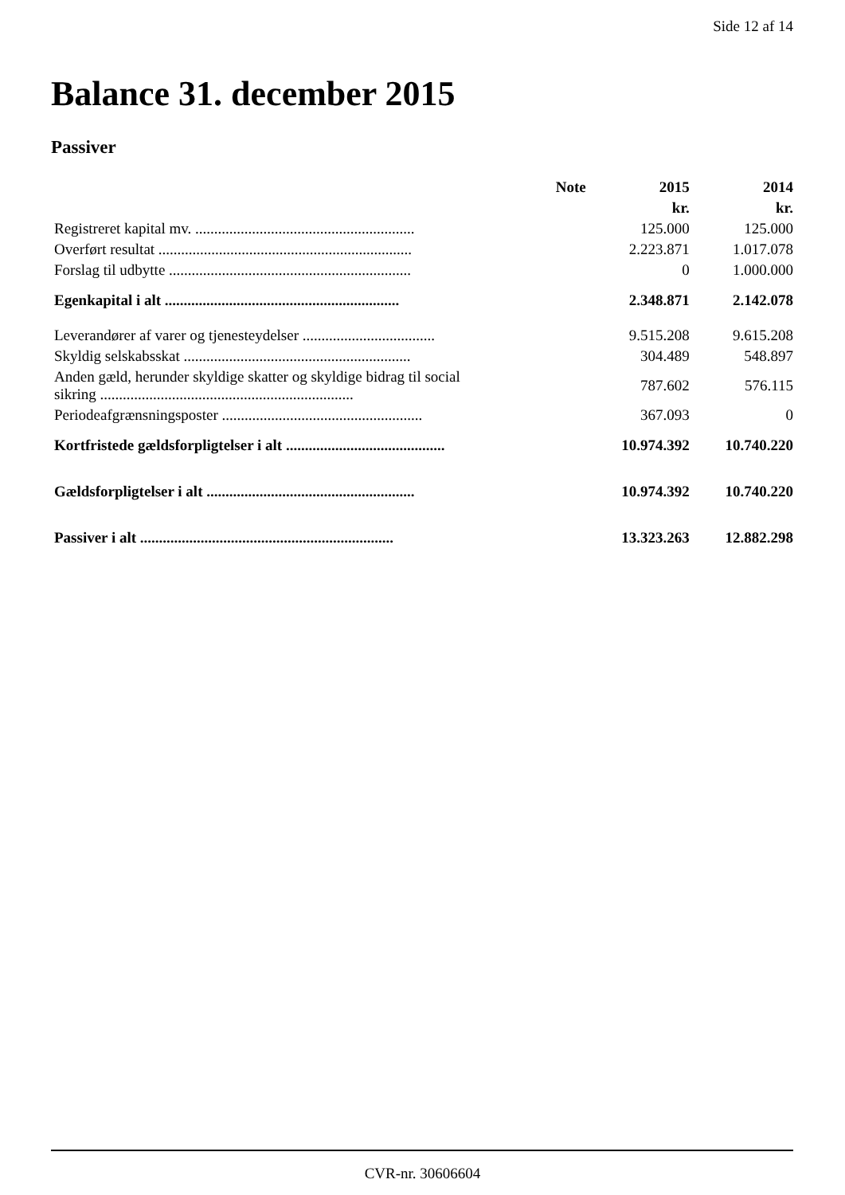Side 12 af 14
Balance 31. december 2015
Passiver
| | Note | 2015 | 2014 |
| --- | --- | --- | --- |
| | | kr. | kr. |
| Registreret kapital mv. .......................................................... | | 125.000 | 125.000 |
| Overført resultat ................................................................... | | 2.223.871 | 1.017.078 |
| Forslag til udbytte ................................................................ | | 0 | 1.000.000 |
| Egenkapital i alt .............................................................. | | 2.348.871 | 2.142.078 |
| Leverandører af varer og tjenesteydelser ................................... | | 9.515.208 | 9.615.208 |
| Skyldig selskabsskat ............................................................ | | 304.489 | 548.897 |
| Anden gæld, herunder skyldige skatter og skyldige bidrag til social sikring ................................................................... | | 787.602 | 576.115 |
| Periodeafgrænsningsposter ..................................................... | | 367.093 | 0 |
| Kortfristede gældsforpligtelser i alt .......................................... | | 10.974.392 | 10.740.220 |
| Gældsforpligtelser i alt ....................................................... | | 10.974.392 | 10.740.220 |
| Passiver i alt ................................................................... | | 13.323.263 | 12.882.298 |
CVR-nr. 30606604